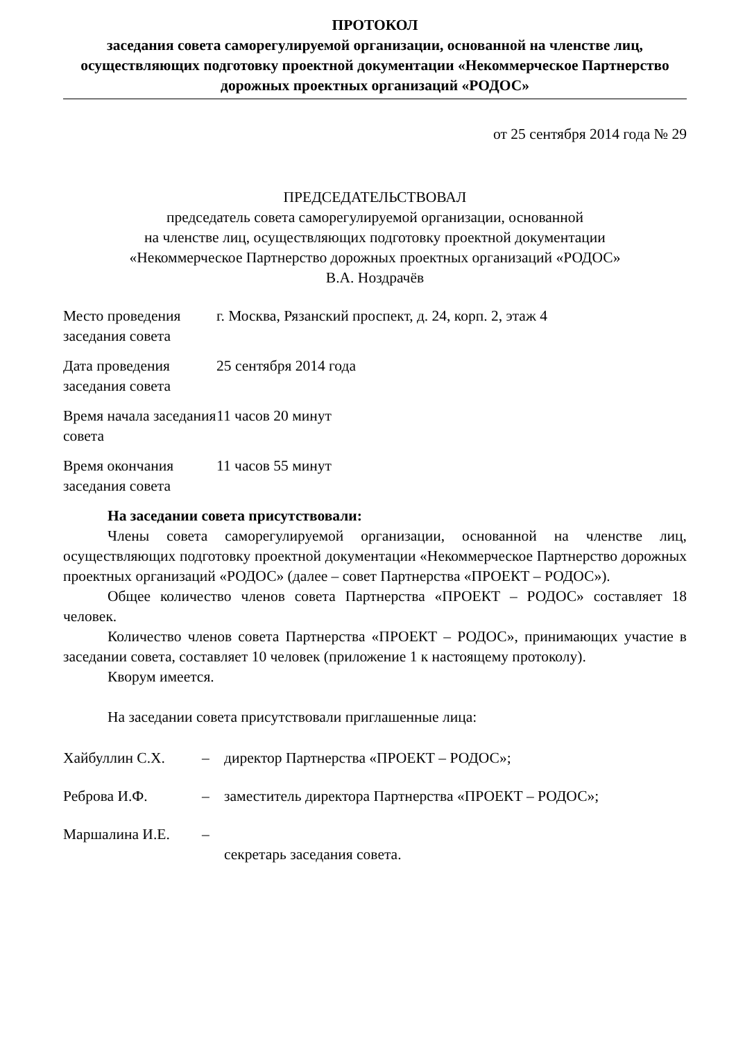ПРОТОКОЛ
заседания совета саморегулируемой организации, основанной на членстве лиц, осуществляющих подготовку проектной документации «Некоммерческое Партнерство дорожных проектных организаций «РОДОС»
от 25 сентября 2014 года № 29
ПРЕДСЕДАТЕЛЬСТВОВАЛ
председатель совета саморегулируемой организации, основанной
на членстве лиц, осуществляющих подготовку проектной документации
«Некоммерческое Партнерство дорожных проектных организаций «РОДОС»
В.А. Ноздрачёв
| Место проведения заседания совета | г. Москва, Рязанский проспект, д. 24, корп. 2, этаж 4 |
| Дата проведения заседания совета | 25 сентября 2014 года |
| Время начала заседания совета | 11 часов 20 минут |
| Время окончания заседания совета | 11 часов 55 минут |
На заседании совета присутствовали:
Члены совета саморегулируемой организации, основанной на членстве лиц, осуществляющих подготовку проектной документации «Некоммерческое Партнерство дорожных проектных организаций «РОДОС» (далее – совет Партнерства «ПРОЕКТ – РОДОС»).
Общее количество членов совета Партнерства «ПРОЕКТ – РОДОС» составляет 18 человек.
Количество членов совета Партнерства «ПРОЕКТ – РОДОС», принимающих участие в заседании совета, составляет 10 человек (приложение 1 к настоящему протоколу).
Кворум имеется.
На заседании совета присутствовали приглашенные лица:
| Хайбуллин С.Х. | – | директор Партнерства «ПРОЕКТ – РОДОС»; |
| Реброва И.Ф. | – | заместитель директора Партнерства «ПРОЕКТ – РОДОС»; |
| Маршалина И.Е. | – | секретарь заседания совета. |